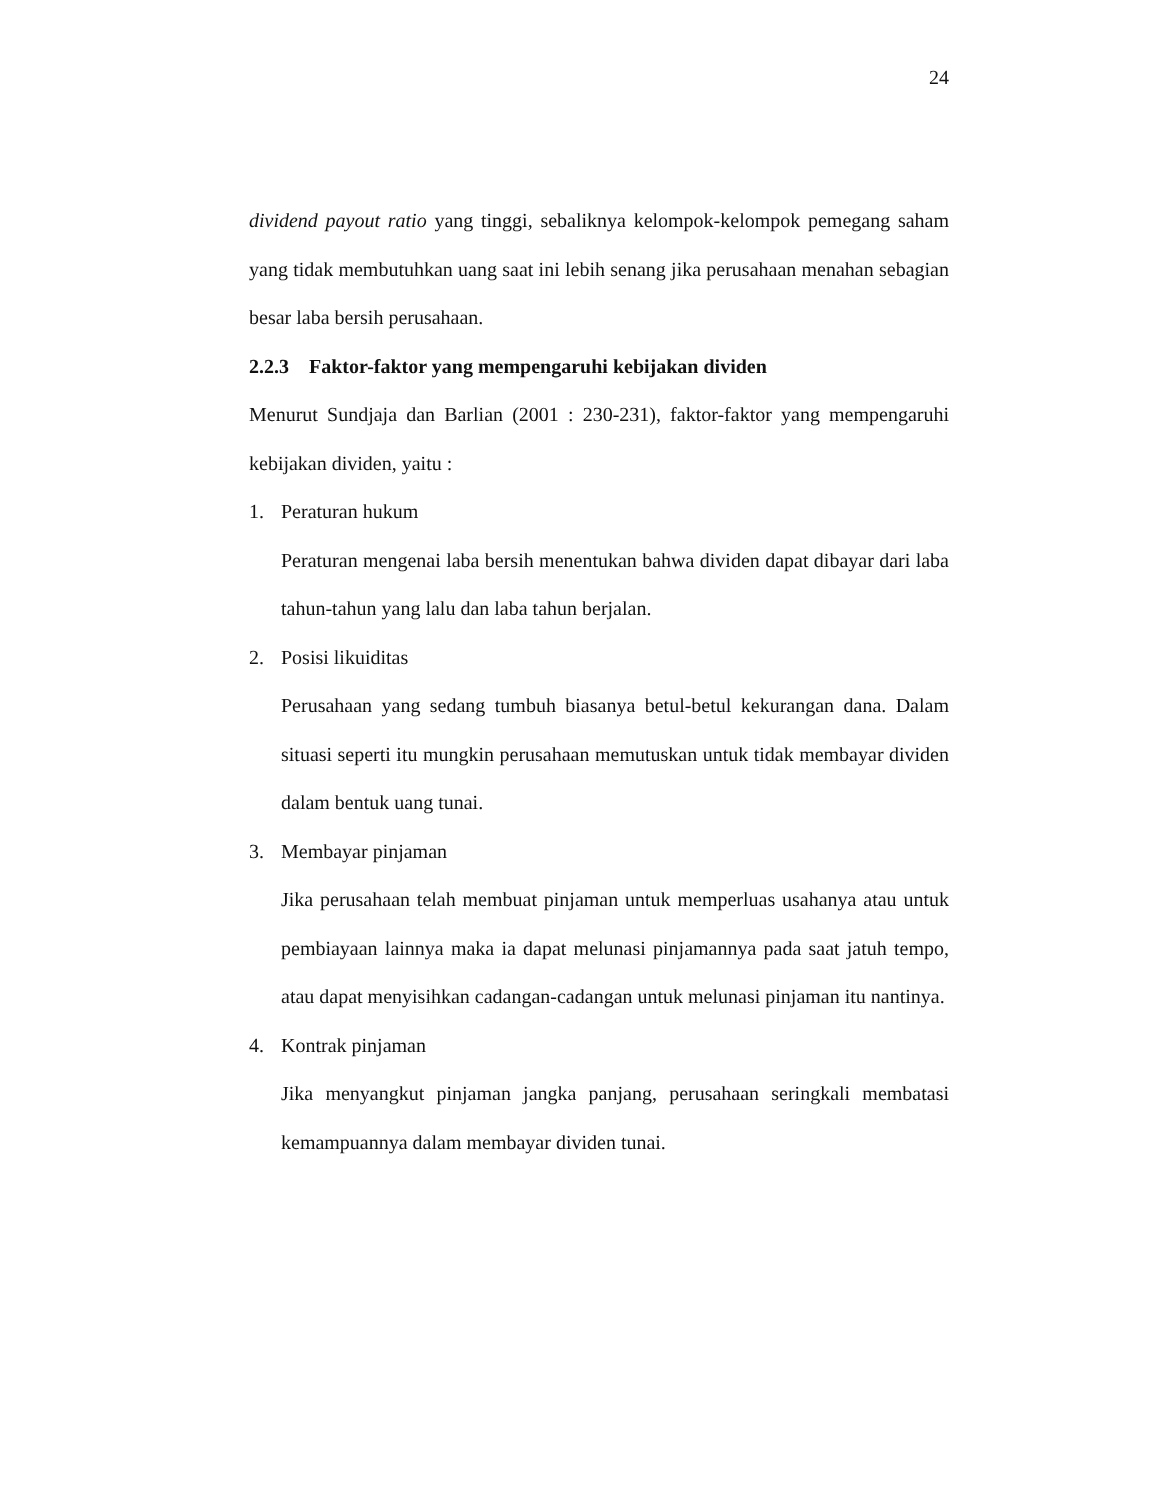24
dividend payout ratio yang tinggi, sebaliknya kelompok-kelompok pemegang saham yang tidak membutuhkan uang saat ini lebih senang jika perusahaan menahan sebagian besar laba bersih perusahaan.
2.2.3 Faktor-faktor yang mempengaruhi kebijakan dividen
Menurut Sundjaja dan Barlian (2001 : 230-231), faktor-faktor yang mempengaruhi kebijakan dividen, yaitu :
1. Peraturan hukum
Peraturan mengenai laba bersih menentukan bahwa dividen dapat dibayar dari laba tahun-tahun yang lalu dan laba tahun berjalan.
2. Posisi likuiditas
Perusahaan yang sedang tumbuh biasanya betul-betul kekurangan dana. Dalam situasi seperti itu mungkin perusahaan memutuskan untuk tidak membayar dividen dalam bentuk uang tunai.
3. Membayar pinjaman
Jika perusahaan telah membuat pinjaman untuk memperluas usahanya atau untuk pembiayaan lainnya maka ia dapat melunasi pinjamannya pada saat jatuh tempo, atau dapat menyisihkan cadangan-cadangan untuk melunasi pinjaman itu nantinya.
4. Kontrak pinjaman
Jika menyangkut pinjaman jangka panjang, perusahaan seringkali membatasi kemampuannya dalam membayar dividen tunai.